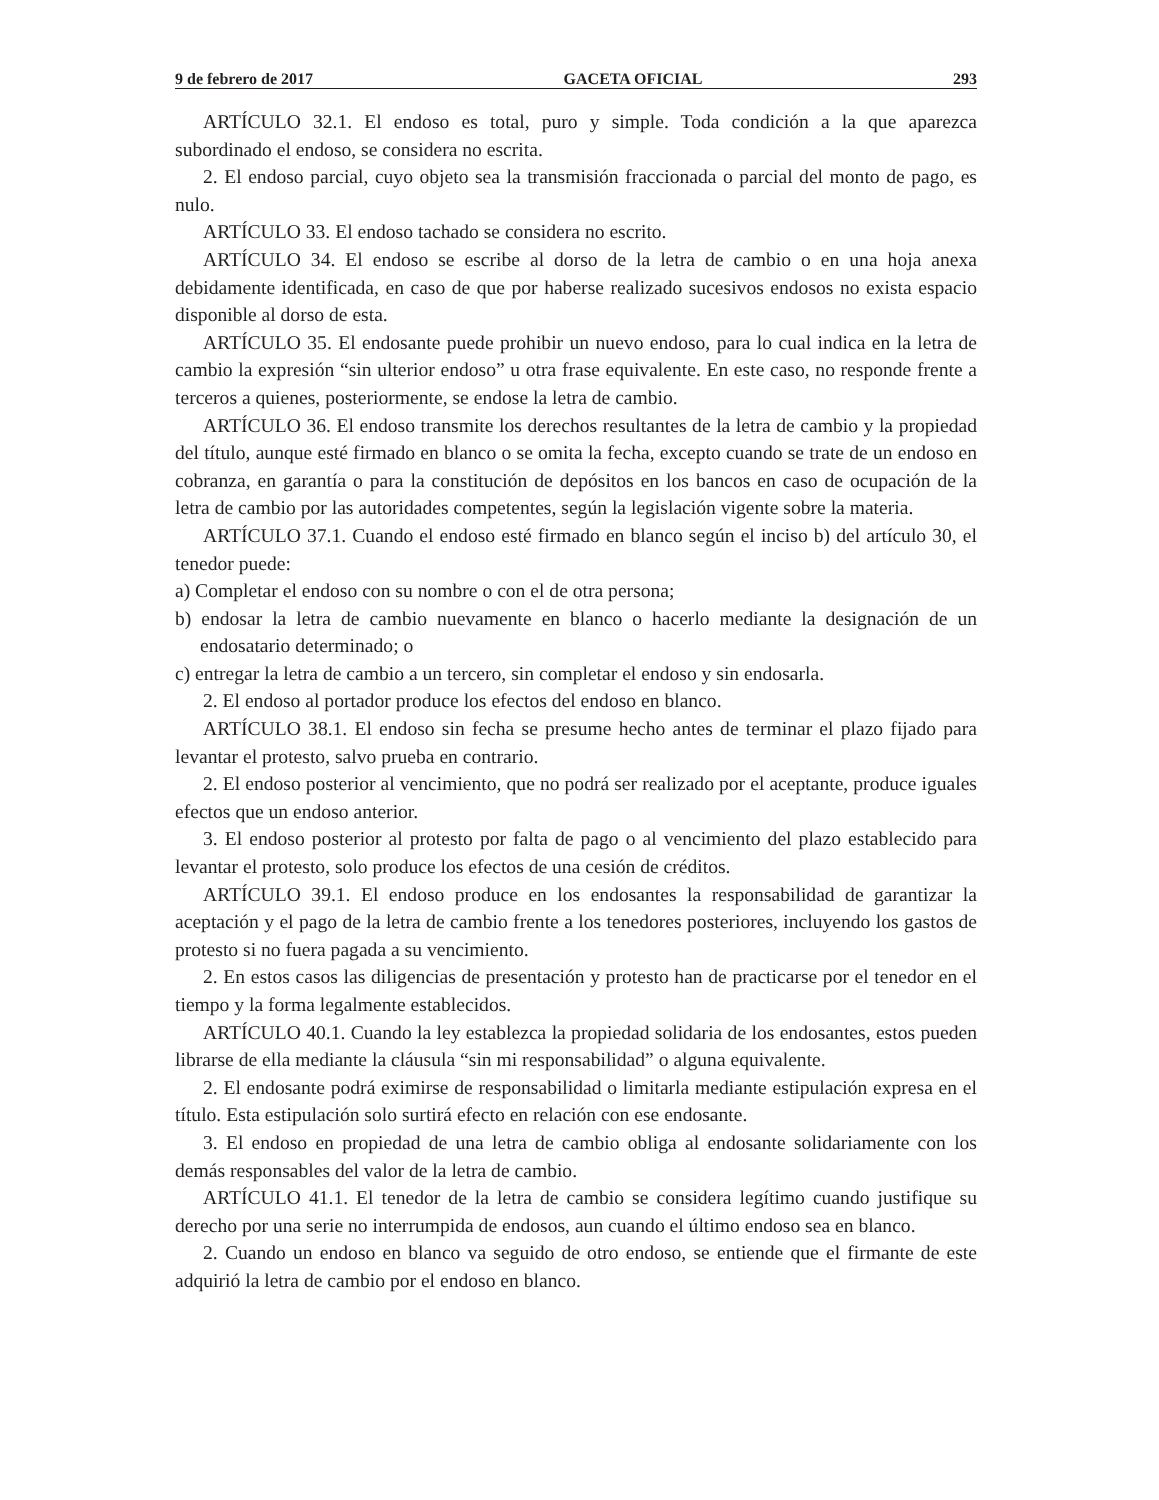9 de febrero de 2017 GACETA OFICIAL 293
ARTÍCULO 32.1. El endoso es total, puro y simple. Toda condición a la que aparezca subordinado el endoso, se considera no escrita.
2. El endoso parcial, cuyo objeto sea la transmisión fraccionada o parcial del monto de pago, es nulo.
ARTÍCULO 33. El endoso tachado se considera no escrito.
ARTÍCULO 34. El endoso se escribe al dorso de la letra de cambio o en una hoja anexa debidamente identificada, en caso de que por haberse realizado sucesivos endosos no exista espacio disponible al dorso de esta.
ARTÍCULO 35. El endosante puede prohibir un nuevo endoso, para lo cual indica en la letra de cambio la expresión “sin ulterior endoso” u otra frase equivalente. En este caso, no responde frente a terceros a quienes, posteriormente, se endose la letra de cambio.
ARTÍCULO 36. El endoso transmite los derechos resultantes de la letra de cambio y la propiedad del título, aunque esté firmado en blanco o se omita la fecha, excepto cuando se trate de un endoso en cobranza, en garantía o para la constitución de depósitos en los bancos en caso de ocupación de la letra de cambio por las autoridades competentes, según la legislación vigente sobre la materia.
ARTÍCULO 37.1. Cuando el endoso esté firmado en blanco según el inciso b) del artículo 30, el tenedor puede:
a) Completar el endoso con su nombre o con el de otra persona;
b) endosar la letra de cambio nuevamente en blanco o hacerlo mediante la designación de un endosatario determinado; o
c) entregar la letra de cambio a un tercero, sin completar el endoso y sin endosarla.
2. El endoso al portador produce los efectos del endoso en blanco.
ARTÍCULO 38.1. El endoso sin fecha se presume hecho antes de terminar el plazo fijado para levantar el protesto, salvo prueba en contrario.
2. El endoso posterior al vencimiento, que no podrá ser realizado por el aceptante, produce iguales efectos que un endoso anterior.
3. El endoso posterior al protesto por falta de pago o al vencimiento del plazo establecido para levantar el protesto, solo produce los efectos de una cesión de créditos.
ARTÍCULO 39.1. El endoso produce en los endosantes la responsabilidad de garantizar la aceptación y el pago de la letra de cambio frente a los tenedores posteriores, incluyendo los gastos de protesto si no fuera pagada a su vencimiento.
2. En estos casos las diligencias de presentación y protesto han de practicarse por el tenedor en el tiempo y la forma legalmente establecidos.
ARTÍCULO 40.1. Cuando la ley establezca la propiedad solidaria de los endosantes, estos pueden librarse de ella mediante la cláusula “sin mi responsabilidad” o alguna equivalente.
2. El endosante podrá eximirse de responsabilidad o limitarla mediante estipulación expresa en el título. Esta estipulación solo surtirá efecto en relación con ese endosante.
3. El endoso en propiedad de una letra de cambio obliga al endosante solidariamente con los demás responsables del valor de la letra de cambio.
ARTÍCULO 41.1. El tenedor de la letra de cambio se considera legítimo cuando justifique su derecho por una serie no interrumpida de endosos, aun cuando el último endoso sea en blanco.
2. Cuando un endoso en blanco va seguido de otro endoso, se entiende que el firmante de este adquirió la letra de cambio por el endoso en blanco.